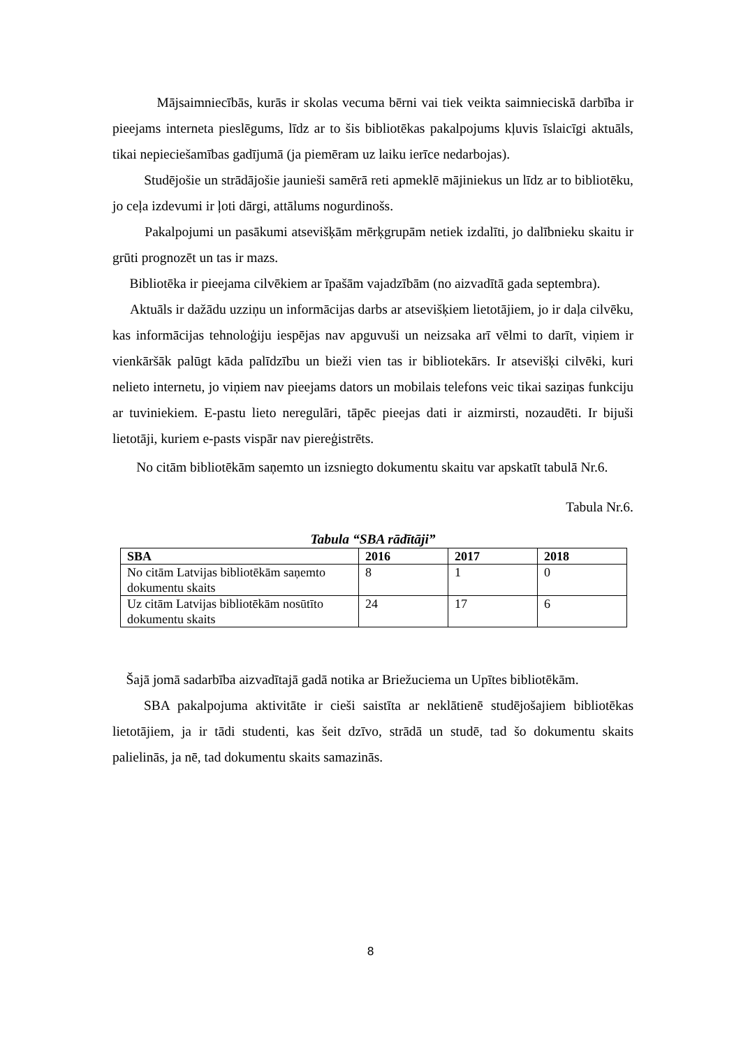Mājsaimniecībās, kurās ir skolas vecuma bērni vai tiek veikta saimnieciskā darbība ir pieejams interneta pieslēgums, līdz ar to šis bibliotēkas pakalpojums kļuvis īslaicīgi aktuāls, tikai nepieciešamības gadījumā (ja piemēram uz laiku ierīce nedarbojas).
Studējošie un strādājošie jaunieši samērā reti apmeklē mājiniekus un līdz ar to bibliotēku, jo ceļa izdevumi ir ļoti dārgi, attālums nogurdinošs.
Pakalpojumi un pasākumi atsevišķām mērķgrupām netiek izdalīti, jo dalībnieku skaitu ir grūti prognozēt un tas ir mazs.
Bibliotēka ir pieejama cilvēkiem ar īpašām vajadzībām (no aizvadītā gada septembra).
Aktuāls ir dažādu uzziņu un informācijas darbs ar atsevišķiem lietotājiem, jo ir daļa cilvēku, kas informācijas tehnoloģiju iespējas nav apguvuši un neizsaka arī vēlmi to darīt, viņiem ir vienkāršāk palūgt kāda palīdzību un bieži vien tas ir bibliotekārs. Ir atsevišķi cilvēki, kuri nelieto internetu, jo viņiem nav pieejams dators un mobilais telefons veic tikai saziņas funkciju ar tuviniekiem. E-pastu lieto neregulāri, tāpēc pieejas dati ir aizmirsti, nozaudēti. Ir bijuši lietotāji, kuriem e-pasts vispār nav piereģistrēts.
No citām bibliotēkām saņemto un izsniegto dokumentu skaitu var apskatīt tabulā Nr.6.
Tabula Nr.6.
Tabula “SBA rādītāji”
| SBA | 2016 | 2017 | 2018 |
| --- | --- | --- | --- |
| No citām Latvijas bibliotēkām saņemto dokumentu skaits | 8 | 1 | 0 |
| Uz citām Latvijas bibliotēkām nosūtīto dokumentu skaits | 24 | 17 | 6 |
Šajā jomā sadarbība aizvadītajā gadā notika ar Briežuciema un Upītes bibliotēkām.
SBA pakalpojuma aktivitāte ir cieši saistīta ar neklātienē studējošajiem bibliotēkas lietotājiem, ja ir tādi studenti, kas šeit dzīvo, strādā un studē, tad šo dokumentu skaits palielinās, ja nē, tad dokumentu skaits samazinās.
8